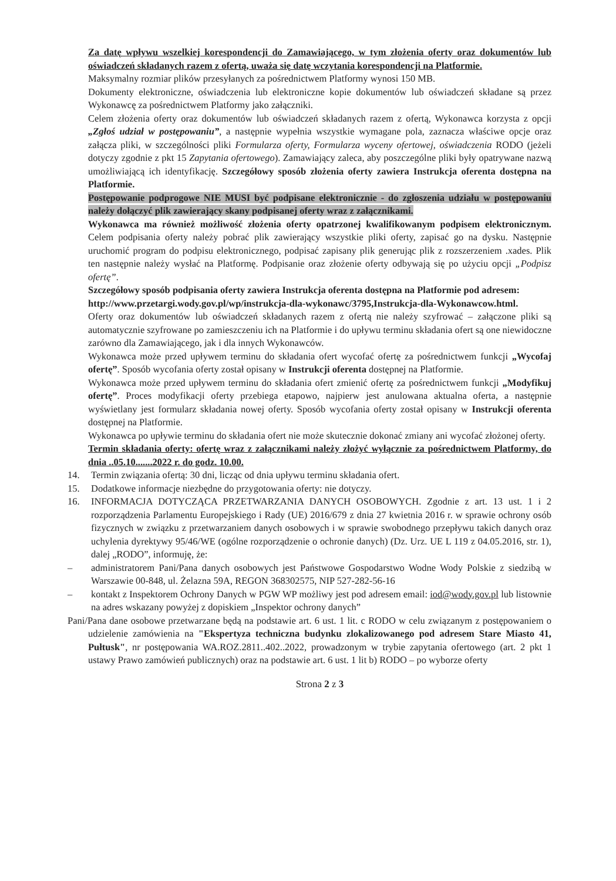Za datę wpływu wszelkiej korespondencji do Zamawiającego, w tym złożenia oferty oraz dokumentów lub oświadczeń składanych razem z ofertą, uważa się datę wczytania korespondencji na Platformie.
Maksymalny rozmiar plików przesyłanych za pośrednictwem Platformy wynosi 150 MB.
Dokumenty elektroniczne, oświadczenia lub elektroniczne kopie dokumentów lub oświadczeń składane są przez Wykonawcę za pośrednictwem Platformy jako załączniki.
Celem złożenia oferty oraz dokumentów lub oświadczeń składanych razem z ofertą, Wykonawca korzysta z opcji „Zgłoś udział w postępowaniu”, a następnie wypełnia wszystkie wymagane pola, zaznacza właściwe opcje oraz załącza pliki, w szczególności pliki Formularza oferty, Formularza wyceny ofertowej, oświadczenia RODO (jeżeli dotyczy zgodnie z pkt 15 Zapytania ofertowego). Zamawiający zaleca, aby poszczególne pliki były opatrywane nazwą umożliwiającą ich identyfikację. Szczegółowy sposób złożenia oferty zawiera Instrukcja oferenta dostępna na Platformie.
Postępowanie podprogowe NIE MUSI być podpisane elektronicznie - do zgłoszenia udziału w postępowaniu należy dołączyć plik zawierający skany podpisanej oferty wraz z załącznikami.
Wykonawca ma również możliwość złożenia oferty opatrzonej kwalifikowanym podpisem elektronicznym. Celem podpisania oferty należy pobrać plik zawierający wszystkie pliki oferty, zapisać go na dysku. Następnie uruchomić program do podpisu elektronicznego, podpisać zapisany plik generując plik z rozszerzeniem .xades. Plik ten następnie należy wysłać na Platformę. Podpisanie oraz złożenie oferty odbywają się po użyciu opcji „Podpisz ofertę”.
Szczegółowy sposób podpisania oferty zawiera Instrukcja oferenta dostępna na Platformie pod adresem:
http://www.przetargi.wody.gov.pl/wp/instrukcja-dla-wykonawc/3795,Instrukcja-dla-Wykonawcow.html.
Oferty oraz dokumentów lub oświadczeń składanych razem z ofertą nie należy szyfrować – załączone pliki są automatycznie szyfrowane po zamieszczeniu ich na Platformie i do upływu terminu składania ofert są one niewidoczne zarówno dla Zamawiającego, jak i dla innych Wykonawców.
Wykonawca może przed upływem terminu do składania ofert wycofać ofertę za pośrednictwem funkcji „Wycofaj ofertę”. Sposób wycofania oferty został opisany w Instrukcji oferenta dostępnej na Platformie.
Wykonawca może przed upływem terminu do składania ofert zmienić ofertę za pośrednictwem funkcji „Modyfikuj ofertę”. Proces modyfikacji oferty przebiega etapowo, najpierw jest anulowana aktualna oferta, a następnie wyświetlany jest formularz składania nowej oferty. Sposób wycofania oferty został opisany w Instrukcji oferenta dostępnej na Platformie.
Wykonawca po upływie terminu do składania ofert nie może skutecznie dokonać zmiany ani wycofać złożonej oferty.
Termin składania oferty: ofertę wraz z załącznikami należy złożyć wyłącznie za pośrednictwem Platformy, do dnia ..05.10.......2022 r. do godz. 10.00.
14. Termin związania ofertą: 30 dni, licząc od dnia upływu terminu składania ofert.
15. Dodatkowe informacje niezbędne do przygotowania oferty: nie dotyczy.
16. INFORMACJA DOTYCZĄCA PRZETWARZANIA DANYCH OSOBOWYCH. Zgodnie z art. 13 ust. 1 i 2 rozporządzenia Parlamentu Europejskiego i Rady (UE) 2016/679 z dnia 27 kwietnia 2016 r. w sprawie ochrony osób fizycznych w związku z przetwarzaniem danych osobowych i w sprawie swobodnego przepływu takich danych oraz uchylenia dyrektywy 95/46/WE (ogólne rozporządzenie o ochronie danych) (Dz. Urz. UE L 119 z 04.05.2016, str. 1), dalej „RODO”, informuję, że:
– administratorem Pani/Pana danych osobowych jest Państwowe Gospodarstwo Wodne Wody Polskie z siedzibą w Warszawie 00-848, ul. Żelazna 59A, REGON 368302575, NIP 527-282-56-16
– kontakt z Inspektorem Ochrony Danych w PGW WP możliwy jest pod adresem email: iod@wody.gov.pl lub listownie na adres wskazany powyżej z dopiskiem „Inspektor ochrony danych”
Pani/Pana dane osobowe przetwarzane będą na podstawie art. 6 ust. 1 lit. c RODO w celu związanym z postępowaniem o udzielenie zamówienia na "Ekspertyza techniczna budynku zlokalizowanego pod adresem Stare Miasto 41, Pułtusk", nr postępowania WA.ROZ.2811..402..2022, prowadzonym w trybie zapytania ofertowego (art. 2 pkt 1 ustawy Prawo zamówień publicznych) oraz na podstawie art. 6 ust. 1 lit b) RODO – po wyborze oferty
Strona 2 z 3